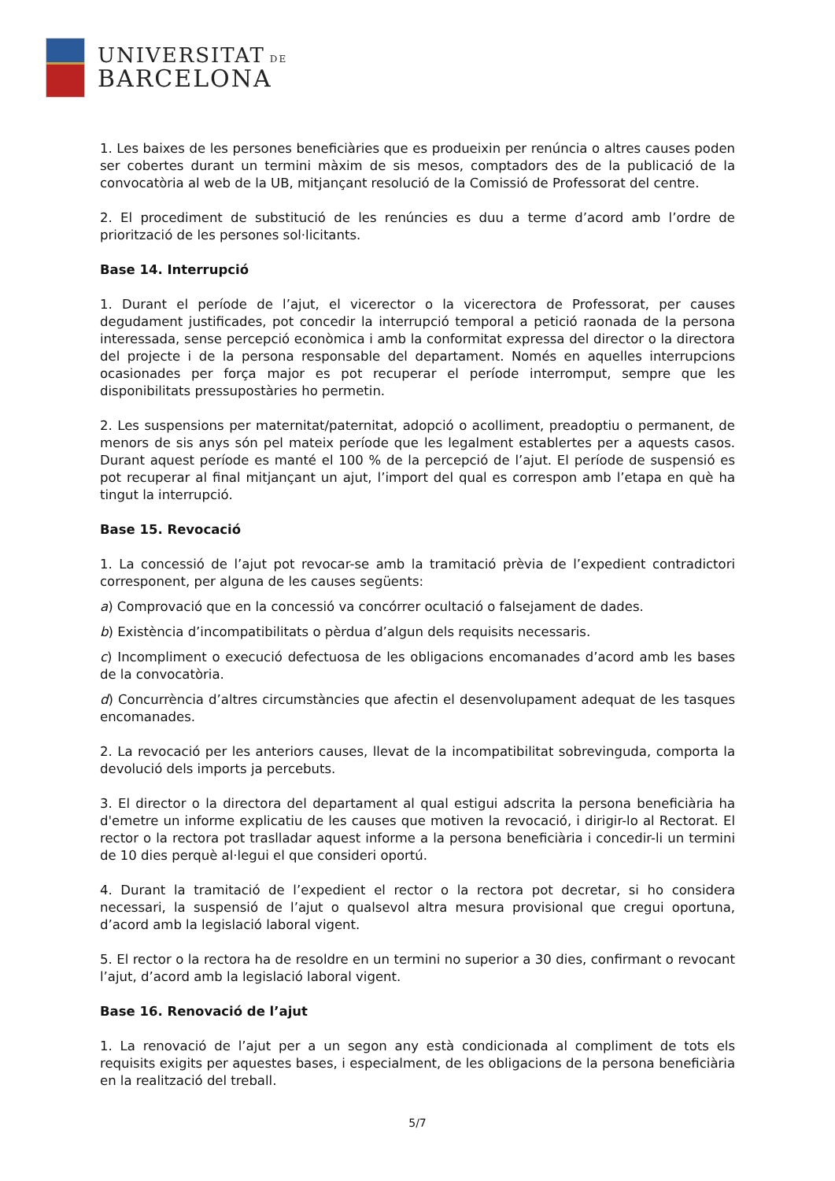UNIVERSITAT DE
BARCELONA
1. Les baixes de les persones beneficiàries que es produeixin per renúncia o altres causes poden ser cobertes durant un termini màxim de sis mesos, comptadors des de la publicació de la convocatòria al web de la UB, mitjançant resolució de la Comissió de Professorat del centre.
2. El procediment de substitució de les renúncies es duu a terme d’acord amb l’ordre de priorització de les persones sol·licitants.
Base 14. Interrupció
1. Durant el període de l’ajut, el vicerector o la vicerectora de Professorat, per causes degudament justificades, pot concedir la interrupció temporal a petició raonada de la persona interessada, sense percepció econòmica i amb la conformitat expressa del director o la directora del projecte i de la persona responsable del departament. Només en aquelles interrupcions ocasionades per força major es pot recuperar el període interromput, sempre que les disponibilitats pressupostàries ho permetin.
2. Les suspensions per maternitat/paternitat, adopció o acolliment, preadoptiu o permanent, de menors de sis anys són pel mateix període que les legalment establertes per a aquests casos. Durant aquest període es manté el 100 % de la percepció de l’ajut. El període de suspensió es pot recuperar al final mitjançant un ajut, l’import del qual es correspon amb l’etapa en què ha tingut la interrupció.
Base 15. Revocació
1. La concessió de l’ajut pot revocar-se amb la tramitació prèvia de l’expedient contradictori corresponent, per alguna de les causes següents:
a) Comprovació que en la concessió va concórrer ocultació o falsejament de dades.
b) Existència d’incompatibilitats o pèrdua d’algun dels requisits necessaris.
c) Incompliment o execució defectuosa de les obligacions encomanades d’acord amb les bases de la convocatòria.
d) Concurrència d’altres circumstàncies que afectin el desenvolupament adequat de les tasques encomanades.
2. La revocació per les anteriors causes, llevat de la incompatibilitat sobrevinguda, comporta la devolució dels imports ja percebuts.
3. El director o la directora del departament al qual estigui adscrita la persona beneficiària ha d'emetre un informe explicatiu de les causes que motiven la revocació, i dirigir-lo al Rectorat. El rector o la rectora pot traslladar aquest informe a la persona beneficiària i concedir-li un termini de 10 dies perquè al·legui el que consideri oportú.
4. Durant la tramitació de l’expedient el rector o la rectora pot decretar, si ho considera necessari, la suspensió de l’ajut o qualsevol altra mesura provisional que cregui oportuna, d’acord amb la legislació laboral vigent.
5. El rector o la rectora ha de resoldre en un termini no superior a 30 dies, confirmant o revocant l’ajut, d’acord amb la legislació laboral vigent.
Base 16. Renovació de l’ajut
1. La renovació de l’ajut per a un segon any està condicionada al compliment de tots els requisits exigits per aquestes bases, i especialment, de les obligacions de la persona beneficiària en la realització del treball.
5/7